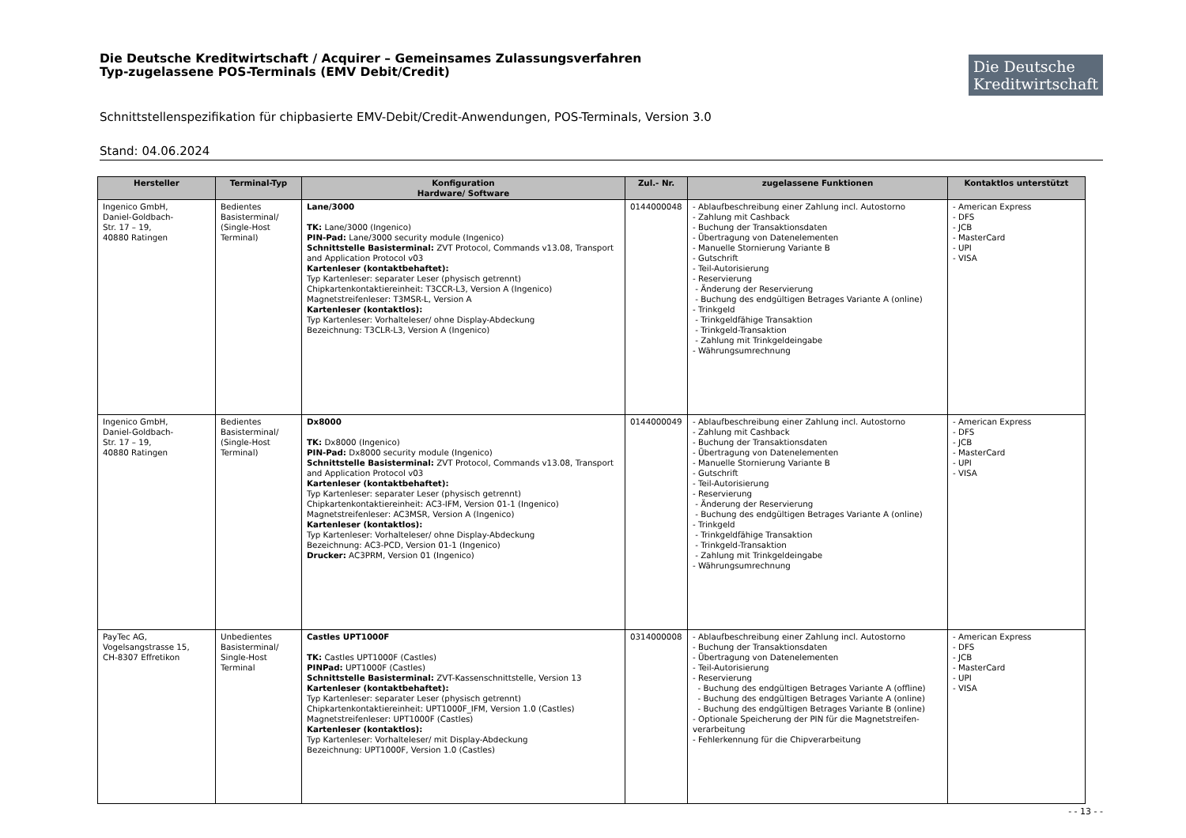Die Deutsche Kreditwirtschaft / Acquirer – Gemeinsames Zulassungsverfahren
Typ-zugelassene POS-Terminals (EMV Debit/Credit)
Die Deutsche
Kreditwirtschaft
Schnittstellenspezifikation für chipbasierte EMV-Debit/Credit-Anwendungen, POS-Terminals, Version 3.0
Stand: 04.06.2024
| Hersteller | Terminal-Typ | Konfiguration Hardware/ Software | Zul.- Nr. | zugelassene Funktionen | Kontaktlos unterstützt |
| --- | --- | --- | --- | --- | --- |
| Ingenico GmbH, Daniel-Goldbach- Str. 17 – 19, 40880 Ratingen | Bedientes Basisterminal/ (Single-Host Terminal) | Lane/3000 TK: Lane/3000 (Ingenico) PIN-Pad: Lane/3000 security module (Ingenico) Schnittstelle Basisterminal: ZVT Protocol, Commands v13.08, Transport and Application Protocol v03 Kartenleser (kontaktbehaftet): Typ Kartenleser: separater Leser (physisch getrennt) Chipkartenkontaktiereinheit: T3CCR-L3, Version A (Ingenico) Magnetstreifenleser: T3MSR-L, Version A Kartenleser (kontaktlos): Typ Kartenleser: Vorhalteleser/ ohne Display-Abdeckung Bezeichnung: T3CLR-L3, Version A (Ingenico) | 0144000048 | - Ablaufbeschreibung einer Zahlung incl. Autostorno - Zahlung mit Cashback - Buchung der Transaktionsdaten - Übertragung von Datenelementen - Manuelle Stornierung Variante B - Gutschrift - Teil-Autorisierung - Reservierung - Änderung der Reservierung - Buchung des endgültigen Betrages Variante A (online) - Trinkgeld - Trinkgeldfähige Transaktion - Trinkgeld-Transaktion - Zahlung mit Trinkgeldeingabe - Währungsumrechnung | - American Express - DFS - JCB - MasterCard - UPI - VISA |
| Ingenico GmbH, Daniel-Goldbach- Str. 17 – 19, 40880 Ratingen | Bedientes Basisterminal/ (Single-Host Terminal) | Dx8000 TK: Dx8000 (Ingenico) PIN-Pad: Dx8000 security module (Ingenico) Schnittstelle Basisterminal: ZVT Protocol, Commands v13.08, Transport and Application Protocol v03 Kartenleser (kontaktbehaftet): Typ Kartenleser: separater Leser (physisch getrennt) Chipkartenkontaktiereinheit: AC3-IFM, Version 01-1 (Ingenico) Magnetstreifenleser: AC3MSR, Version A (Ingenico) Kartenleser (kontaktlos): Typ Kartenleser: Vorhalteleser/ ohne Display-Abdeckung Bezeichnung: AC3-PCD, Version 01-1 (Ingenico) Drucker: AC3PRM, Version 01 (Ingenico) | 0144000049 | - Ablaufbeschreibung einer Zahlung incl. Autostorno - Zahlung mit Cashback - Buchung der Transaktionsdaten - Übertragung von Datenelementen - Manuelle Stornierung Variante B - Gutschrift - Teil-Autorisierung - Reservierung - Änderung der Reservierung - Buchung des endgültigen Betrages Variante A (online) - Trinkgeld - Trinkgeldfähige Transaktion - Trinkgeld-Transaktion - Zahlung mit Trinkgeldeingabe - Währungsumrechnung | - American Express - DFS - JCB - MasterCard - UPI - VISA |
| PayTec AG, Vogelsangstrasse 15, CH-8307 Effretikon | Unbedientes Basisterminal/ Single-Host Terminal | Castles UPT1000F TK: Castles UPT1000F (Castles) PINPad: UPT1000F (Castles) Schnittstelle Basisterminal: ZVT-Kassenschnittstelle, Version 13 Kartenleser (kontaktbehaftet): Typ Kartenleser: separater Leser (physisch getrennt) Chipkartenkontaktiereinheit: UPT1000F_IFM, Version 1.0 (Castles) Magnetstreifenleser: UPT1000F (Castles) Kartenleser (kontaktlos): Typ Kartenleser: Vorhalteleser/ mit Display-Abdeckung Bezeichnung: UPT1000F, Version 1.0 (Castles) | 0314000008 | - Ablaufbeschreibung einer Zahlung incl. Autostorno - Buchung der Transaktionsdaten - Übertragung von Datenelementen - Teil-Autorisierung - Reservierung - Buchung des endgültigen Betrages Variante A (offline) - Buchung des endgültigen Betrages Variante A (online) - Buchung des endgültigen Betrages Variante B (online) - Optionale Speicherung der PIN für die Magnetstreifen-verarbeitung - Fehlerkennung für die Chipverarbeitung | - American Express - DFS - JCB - MasterCard - UPI - VISA |
- - 13 - -